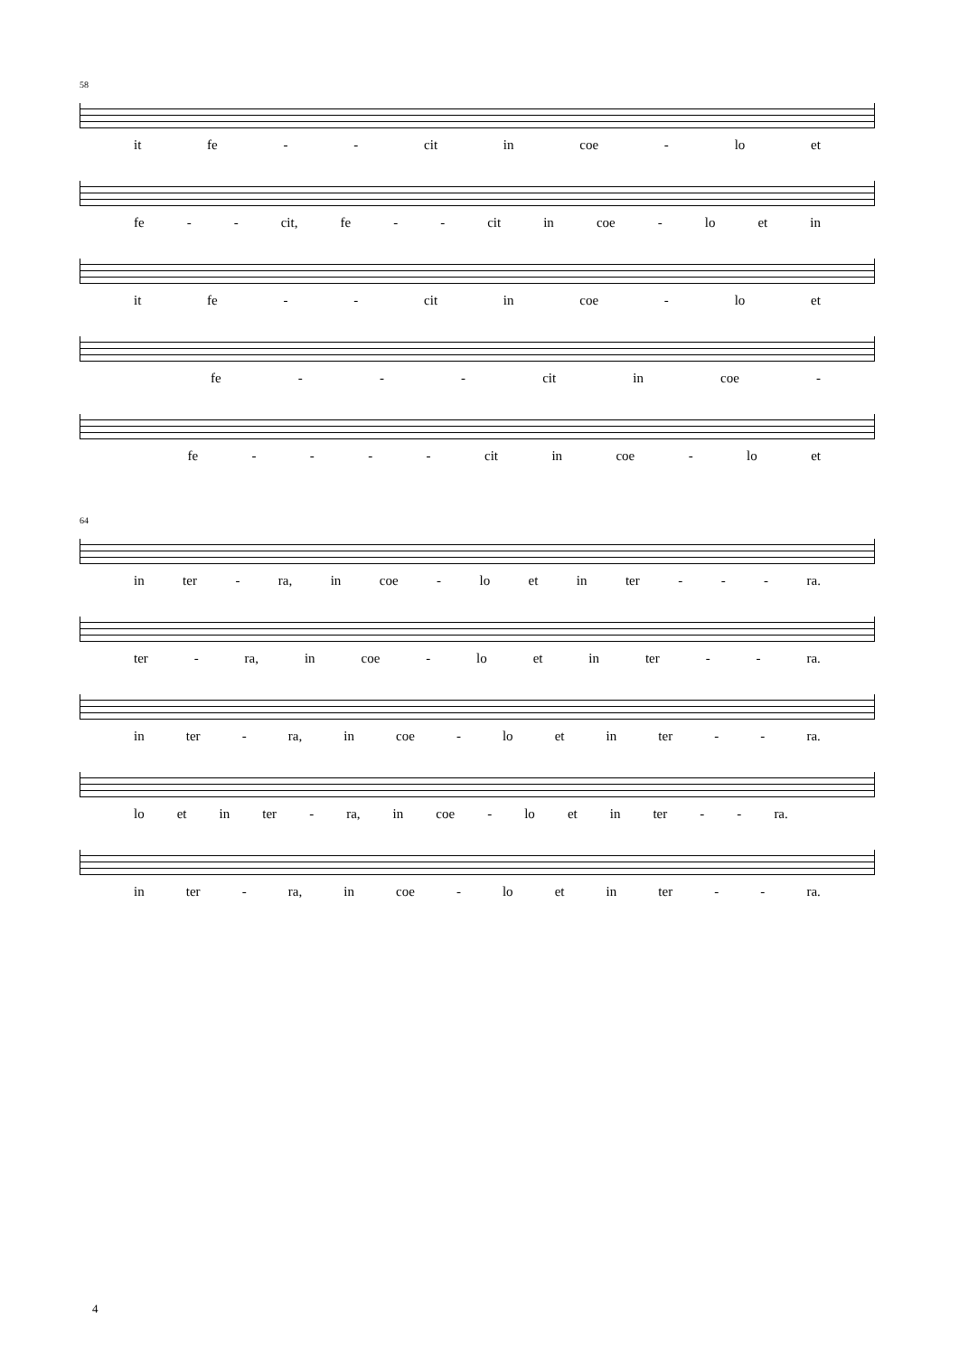58
it fe - - cit in coe - lo et
fe - - cit, fe - - cit in coe - lo et in
it fe - - cit in coe - lo et
fe - - - cit in coe -
fe - - - - cit in coe - lo et
64
in ter - ra, in coe - lo et in ter - - - ra.
ter - ra, in coe - lo et in ter - - ra.
in ter - ra, in coe - lo et in ter - - ra.
lo et in ter - ra, in coe - lo et in ter - - ra.
in ter - ra, in coe - lo et in ter - - ra.
4